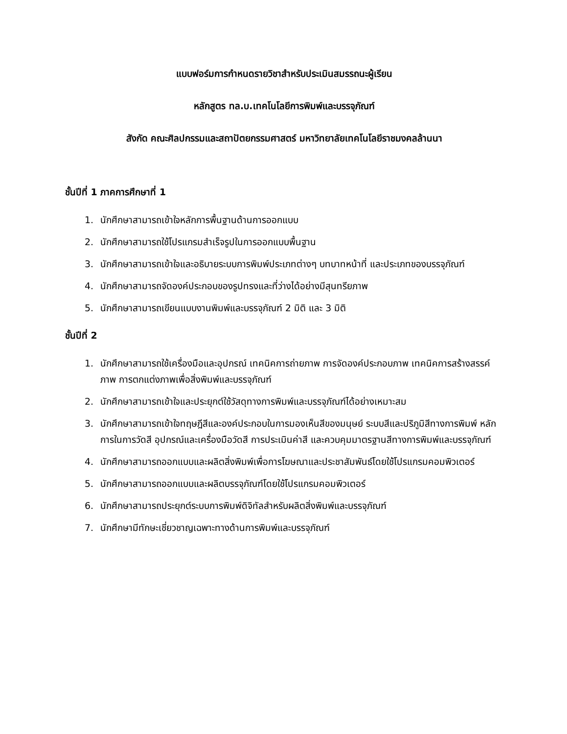แบบฟอร์มการกำหนดรายวิชาสำหรับประเมินสมรรถนะผู้เรียน
หลักสูตร ทล.บ.เทคโนโลยีการพิมพ์และบรรจุภัณฑ์
สังกัด คณะศิลปกรรมและสถาปัตยกรรมศาสตร์ มหาวิทยาลัยเทคโนโลยีราชมงคลล้านนา
ชั้นปีที่ 1 ภาคการศึกษาที่ 1
1. นักศึกษาสามารถเข้าใจหลักการพื้นฐานด้านการออกแบบ
2. นักศึกษาสามารถใช้โปรแกรมสำเร็จรูปในการออกแบบพื้นฐาน
3. นักศึกษาสามารถเข้าใจและอธิบายระบบการพิมพ์ประเภทต่างๆ บทบาทหน้าที่ และประเภทของบรรจุภัณฑ์
4. นักศึกษาสามารถจัดองค์ประกอบของรูปทรงและที่ว่างได้อย่างมีสุนทรียภาพ
5. นักศึกษาสามารถเขียนแบบงานพิมพ์และบรรจุภัณฑ์ 2 มิติ และ 3 มิติ
ชั้นปีที่ 2
1. นักศึกษาสามารถใช้เครื่องมือและอุปกรณ์ เทคนิคการถ่ายภาพ การจัดองค์ประกอบภาพ เทคนิคการสร้างสรรค์ภาพ การตกแต่งภาพเพื่อสิ่งพิมพ์และบรรจุภัณฑ์
2. นักศึกษาสามารถเข้าใจและประยุกต์ใช้วัสดุทางการพิมพ์และบรรจุภัณฑ์ได้อย่างเหมาะสม
3. นักศึกษาสามารถเข้าใจทฤษฎีสีและองค์ประกอบในการมองเห็นสีของมนุษย์ ระบบสีและปริภูมิสีทางการพิมพ์ หลักการในการวัดสี อุปกรณ์และเครื่องมือวัดสี การประเมินค่าสี และควบคุมมาตรฐานสีทางการพิมพ์และบรรจุภัณฑ์
4. นักศึกษาสามารถออกแบบและผลิตสิ่งพิมพ์เพื่อการโฆษณาและประชาสัมพันธ์โดยใช้โปรแกรมคอมพิวเตอร์
5. นักศึกษาสามารถออกแบบและผลิตบรรจุภัณฑ์โดยใช้โปรแกรมคอมพิวเตอร์
6. นักศึกษาสามารถประยุกต์ระบบการพิมพ์ดิจิทัลสำหรับผลิตสิ่งพิมพ์และบรรจุภัณฑ์
7. นักศึกษามีทักษะเชี่ยวชาญเฉพาะทางด้านการพิมพ์และบรรจุภัณฑ์